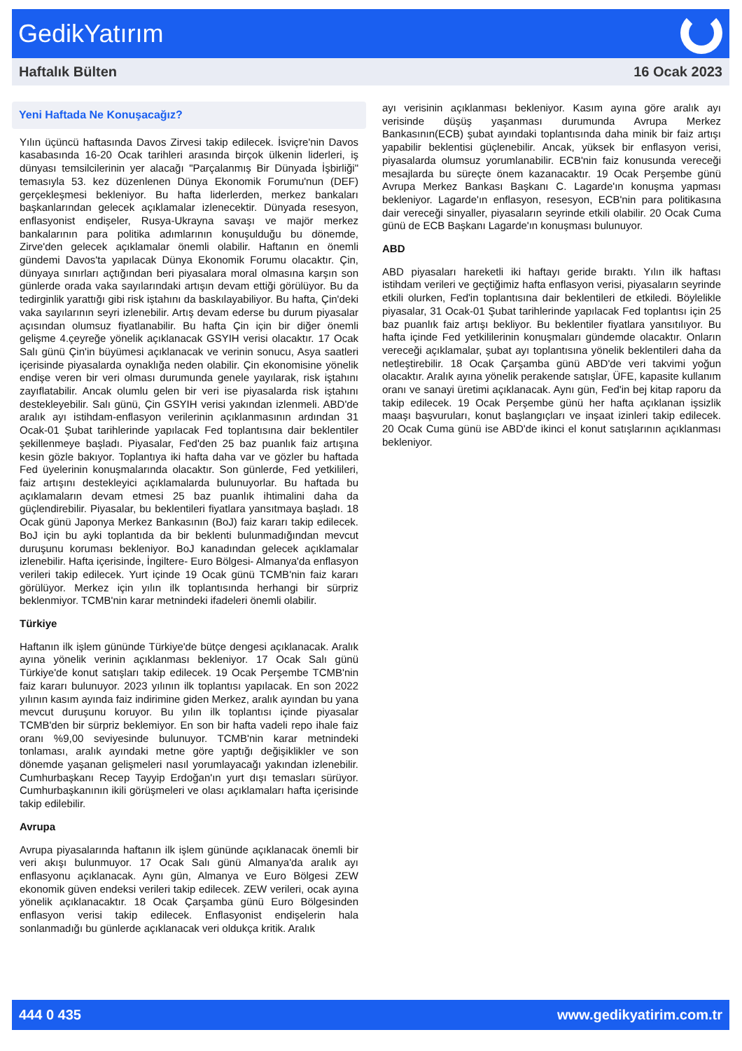GedikYatırım
Haftalık Bülten 16 Ocak 2023
Yeni Haftada Ne Konuşacağız?
Yılın üçüncü haftasında Davos Zirvesi takip edilecek. İsviçre'nin Davos kasabasında 16-20 Ocak tarihleri arasında birçok ülkenin liderleri, iş dünyası temsilcilerinin yer alacağı "Parçalanmış Bir Dünyada İşbirliği" temasıyla 53. kez düzenlenen Dünya Ekonomik Forumu'nun (DEF) gerçekleşmesi bekleniyor. Bu hafta liderlerden, merkez bankaları başkanlarından gelecek açıklamalar izlenecektir. Dünyada resesyon, enflasyonist endişeler, Rusya-Ukrayna savaşı ve majör merkez bankalarının para politika adımlarının konuşulduğu bu dönemde, Zirve'den gelecek açıklamalar önemli olabilir. Haftanın en önemli gündemi Davos'ta yapılacak Dünya Ekonomik Forumu olacaktır. Çin, dünyaya sınırları açtığından beri piyasalara moral olmasına karşın son günlerde orada vaka sayılarındaki artışın devam ettiği görülüyor. Bu da tedirginlik yarattığı gibi risk iştahını da baskılayabiliyor. Bu hafta, Çin'deki vaka sayılarının seyri izlenebilir. Artış devam ederse bu durum piyasalar açısından olumsuz fiyatlanabilir. Bu hafta Çin için bir diğer önemli gelişme 4.çeyreğe yönelik açıklanacak GSYIH verisi olacaktır. 17 Ocak Salı günü Çin'in büyümesi açıklanacak ve verinin sonucu, Asya saatleri içerisinde piyasalarda oynaklığa neden olabilir. Çin ekonomisine yönelik endişe veren bir veri olması durumunda genele yayılarak, risk iştahını zayıflatabilir. Ancak olumlu gelen bir veri ise piyasalarda risk iştahını destekleyebilir. Salı günü, Çin GSYIH verisi yakından izlenmeli. ABD'de aralık ayı istihdam-enflasyon verilerinin açıklanmasının ardından 31 Ocak-01 Şubat tarihlerinde yapılacak Fed toplantısına dair beklentiler şekillenmeye başladı. Piyasalar, Fed'den 25 baz puanlık faiz artışına kesin gözle bakıyor. Toplantıya iki hafta daha var ve gözler bu haftada Fed üyelerinin konuşmalarında olacaktır. Son günlerde, Fed yetkilileri, faiz artışını destekleyici açıklamalarda bulunuyorlar. Bu haftada bu açıklamaların devam etmesi 25 baz puanlık ihtimalini daha da güçlendirebilir. Piyasalar, bu beklentileri fiyatlara yansıtmaya başladı. 18 Ocak günü Japonya Merkez Bankasının (BoJ) faiz kararı takip edilecek. BoJ için bu ayki toplantıda da bir beklenti bulunmadığından mevcut duruşunu koruması bekleniyor. BoJ kanadından gelecek açıklamalar izlenebilir. Hafta içerisinde, İngiltere- Euro Bölgesi- Almanya'da enflasyon verileri takip edilecek. Yurt içinde 19 Ocak günü TCMB'nin faiz kararı görülüyor. Merkez için yılın ilk toplantısında herhangi bir sürpriz beklenmiyor. TCMB'nin karar metnindeki ifadeleri önemli olabilir.
Türkiye
Haftanın ilk işlem gününde Türkiye'de bütçe dengesi açıklanacak. Aralık ayına yönelik verinin açıklanması bekleniyor. 17 Ocak Salı günü Türkiye'de konut satışları takip edilecek. 19 Ocak Perşembe TCMB'nin faiz kararı bulunuyor. 2023 yılının ilk toplantısı yapılacak. En son 2022 yılının kasım ayında faiz indirimine giden Merkez, aralık ayından bu yana mevcut duruşunu koruyor. Bu yılın ilk toplantısı içinde piyasalar TCMB'den bir sürpriz beklemiyor. En son bir hafta vadeli repo ihale faiz oranı %9,00 seviyesinde bulunuyor. TCMB'nin karar metnindeki tonlaması, aralık ayındaki metne göre yaptığı değişiklikler ve son dönemde yaşanan gelişmeleri nasıl yorumlayacağı yakından izlenebilir. Cumhurbaşkanı Recep Tayyip Erdoğan'ın yurt dışı temasları sürüyor. Cumhurbaşkanının ikili görüşmeleri ve olası açıklamaları hafta içerisinde takip edilebilir.
Avrupa
Avrupa piyasalarında haftanın ilk işlem gününde açıklanacak önemli bir veri akışı bulunmuyor. 17 Ocak Salı günü Almanya'da aralık ayı enflasyonu açıklanacak. Aynı gün, Almanya ve Euro Bölgesi ZEW ekonomik güven endeksi verileri takip edilecek. ZEW verileri, ocak ayına yönelik açıklanacaktır. 18 Ocak Çarşamba günü Euro Bölgesinden enflasyon verisi takip edilecek. Enflasyonist endişelerin hala sonlanmadığı bu günlerde açıklanacak veri oldukça kritik. Aralık
ayı verisinin açıklanması bekleniyor. Kasım ayına göre aralık ayı verisinde düşüş yaşanması durumunda Avrupa Merkez Bankasının(ECB) şubat ayındaki toplantısında daha minik bir faiz artışı yapabilir beklentisi güçlenebilir. Ancak, yüksek bir enflasyon verisi, piyasalarda olumsuz yorumlanabilir. ECB'nin faiz konusunda vereceği mesajlarda bu süreçte önem kazanacaktır. 19 Ocak Perşembe günü Avrupa Merkez Bankası Başkanı C. Lagarde'ın konuşma yapması bekleniyor. Lagarde'ın enflasyon, resesyon, ECB'nin para politikasına dair vereceği sinyaller, piyasaların seyrinde etkili olabilir. 20 Ocak Cuma günü de ECB Başkanı Lagarde'ın konuşması bulunuyor.
ABD
ABD piyasaları hareketli iki haftayı geride bıraktı. Yılın ilk haftası istihdam verileri ve geçtiğimiz hafta enflasyon verisi, piyasaların seyrinde etkili olurken, Fed'in toplantısına dair beklentileri de etkiledi. Böylelikle piyasalar, 31 Ocak-01 Şubat tarihlerinde yapılacak Fed toplantısı için 25 baz puanlık faiz artışı bekliyor. Bu beklentiler fiyatlara yansıtılıyor. Bu hafta içinde Fed yetkililerinin konuşmaları gündemde olacaktır. Onların vereceği açıklamalar, şubat ayı toplantısına yönelik beklentileri daha da netleştirebilir. 18 Ocak Çarşamba günü ABD'de veri takvimi yoğun olacaktır. Aralık ayına yönelik perakende satışlar, ÜFE, kapasite kullanım oranı ve sanayi üretimi açıklanacak. Aynı gün, Fed'in bej kitap raporu da takip edilecek. 19 Ocak Perşembe günü her hafta açıklanan işsizlik maaşı başvuruları, konut başlangıçları ve inşaat izinleri takip edilecek. 20 Ocak Cuma günü ise ABD'de ikinci el konut satışlarının açıklanması bekleniyor.
444 0 435 www.gedikyatirim.com.tr